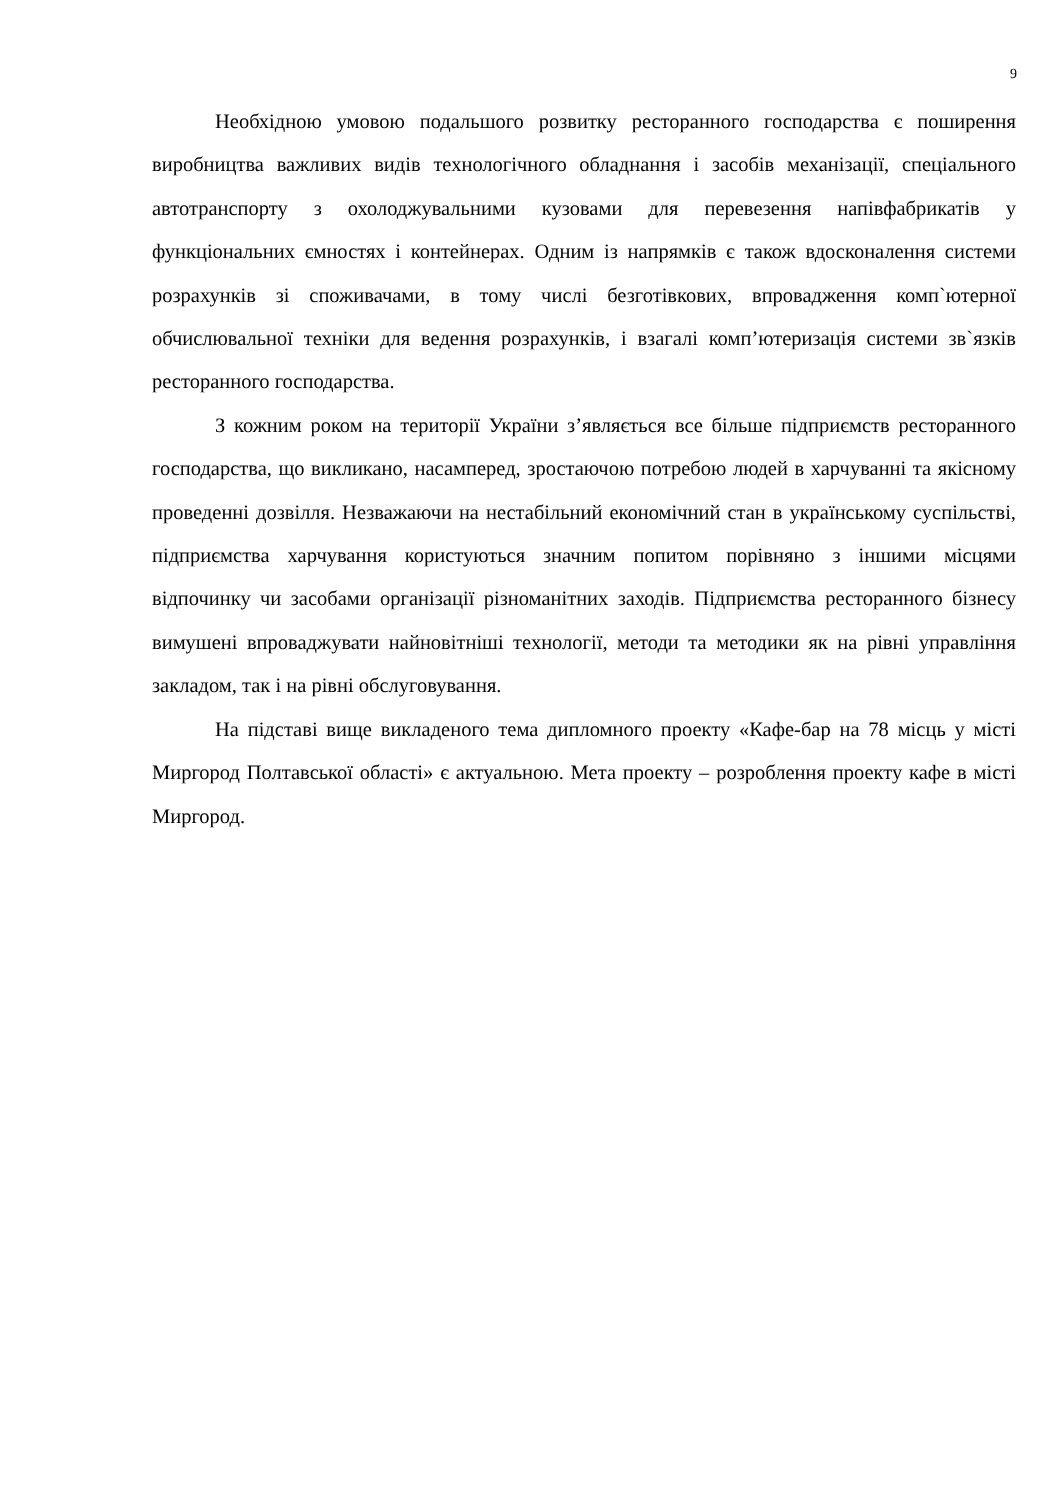9
Необхідною умовою подальшого розвитку ресторанного господарства є поширення виробництва важливих видів технологічного обладнання і засобів механізації, спеціального автотранспорту з охолоджувальними кузовами для перевезення напівфабрикатів у функціональних ємностях і контейнерах. Одним із напрямків є також вдосконалення системи розрахунків зі споживачами, в тому числі безготівкових, впровадження комп`ютерної обчислювальної техніки для ведення розрахунків, і взагалі комп’ютеризація системи зв`язків ресторанного господарства.
З кожним роком на території України з’являється все більше підприємств ресторанного господарства, що викликано, насамперед, зростаючою потребою людей в харчуванні та якісному проведенні дозвілля. Незважаючи на нестабільний економічний стан в українському суспільстві, підприємства харчування користуються значним попитом порівняно з іншими місцями відпочинку чи засобами організації різноманітних заходів. Підприємства ресторанного бізнесу вимушені впроваджувати найновітніші технології, методи та методики як на рівні управління закладом, так і на рівні обслуговування.
На підставі вище викладеного тема дипломного проекту «Кафе-бар на 78 місць у місті Миргород Полтавської області» є актуальною. Мета проекту – розроблення проекту кафе в місті Миргород.